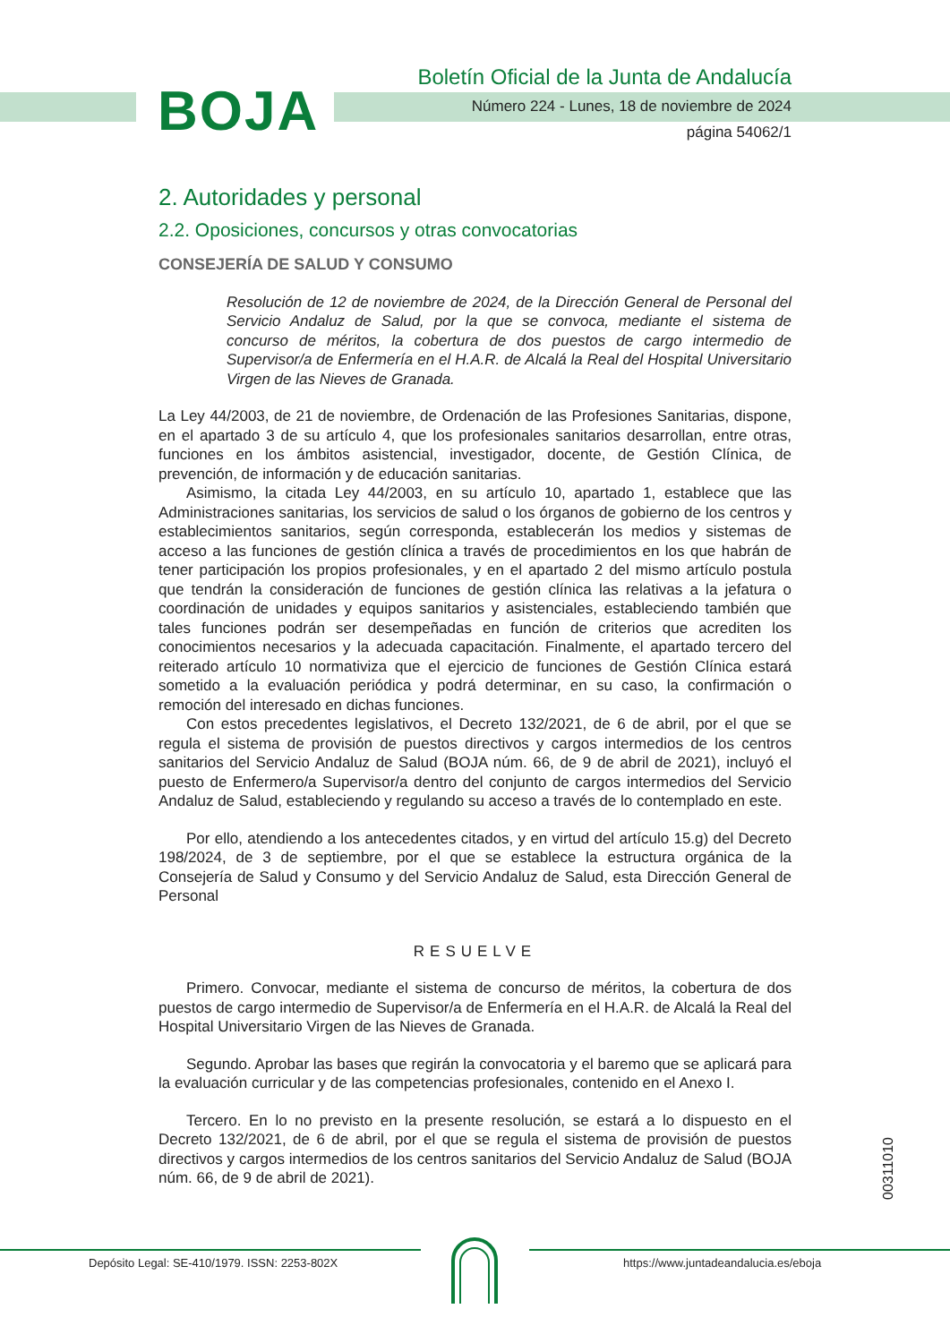BOJA
Boletín Oficial de la Junta de Andalucía
Número 224 - Lunes, 18 de noviembre de 2024
página 54062/1
2. Autoridades y personal
2.2. Oposiciones, concursos y otras convocatorias
CONSEJERÍA DE SALUD Y CONSUMO
Resolución de 12 de noviembre de 2024, de la Dirección General de Personal del Servicio Andaluz de Salud, por la que se convoca, mediante el sistema de concurso de méritos, la cobertura de dos puestos de cargo intermedio de Supervisor/a de Enfermería en el H.A.R. de Alcalá la Real del Hospital Universitario Virgen de las Nieves de Granada.
La Ley 44/2003, de 21 de noviembre, de Ordenación de las Profesiones Sanitarias, dispone, en el apartado 3 de su artículo 4, que los profesionales sanitarios desarrollan, entre otras, funciones en los ámbitos asistencial, investigador, docente, de Gestión Clínica, de prevención, de información y de educación sanitarias.
Asimismo, la citada Ley 44/2003, en su artículo 10, apartado 1, establece que las Administraciones sanitarias, los servicios de salud o los órganos de gobierno de los centros y establecimientos sanitarios, según corresponda, establecerán los medios y sistemas de acceso a las funciones de gestión clínica a través de procedimientos en los que habrán de tener participación los propios profesionales, y en el apartado 2 del mismo artículo postula que tendrán la consideración de funciones de gestión clínica las relativas a la jefatura o coordinación de unidades y equipos sanitarios y asistenciales, estableciendo también que tales funciones podrán ser desempeñadas en función de criterios que acrediten los conocimientos necesarios y la adecuada capacitación. Finalmente, el apartado tercero del reiterado artículo 10 normativiza que el ejercicio de funciones de Gestión Clínica estará sometido a la evaluación periódica y podrá determinar, en su caso, la confirmación o remoción del interesado en dichas funciones.
Con estos precedentes legislativos, el Decreto 132/2021, de 6 de abril, por el que se regula el sistema de provisión de puestos directivos y cargos intermedios de los centros sanitarios del Servicio Andaluz de Salud (BOJA núm. 66, de 9 de abril de 2021), incluyó el puesto de Enfermero/a Supervisor/a dentro del conjunto de cargos intermedios del Servicio Andaluz de Salud, estableciendo y regulando su acceso a través de lo contemplado en este.
Por ello, atendiendo a los antecedentes citados, y en virtud del artículo 15.g) del Decreto 198/2024, de 3 de septiembre, por el que se establece la estructura orgánica de la Consejería de Salud y Consumo y del Servicio Andaluz de Salud, esta Dirección General de Personal
RESUELVE
Primero. Convocar, mediante el sistema de concurso de méritos, la cobertura de dos puestos de cargo intermedio de Supervisor/a de Enfermería en el H.A.R. de Alcalá la Real del Hospital Universitario Virgen de las Nieves de Granada.
Segundo. Aprobar las bases que regirán la convocatoria y el baremo que se aplicará para la evaluación curricular y de las competencias profesionales, contenido en el Anexo I.
Tercero. En lo no previsto en la presente resolución, se estará a lo dispuesto en el Decreto 132/2021, de 6 de abril, por el que se regula el sistema de provisión de puestos directivos y cargos intermedios de los centros sanitarios del Servicio Andaluz de Salud (BOJA núm. 66, de 9 de abril de 2021).
00311010
Depósito Legal: SE-410/1979. ISSN: 2253-802X https://www.juntadeandalucia.es/eboja